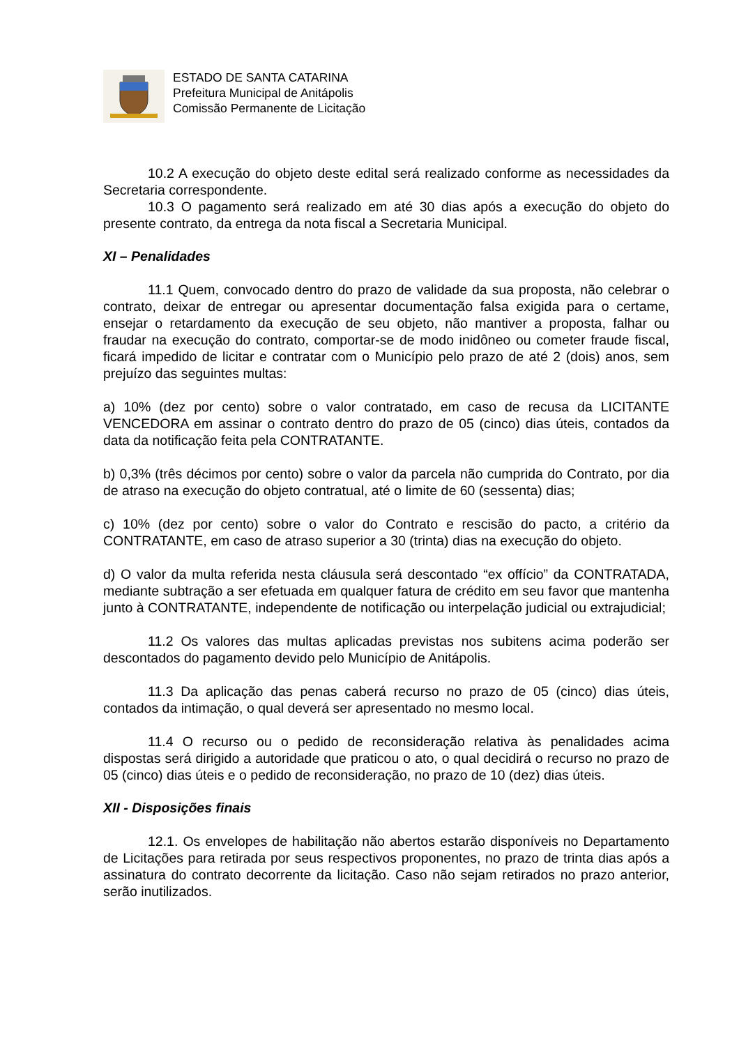ESTADO DE SANTA CATARINA
Prefeitura Municipal de Anitápolis
Comissão Permanente de Licitação
10.2 A execução do objeto deste edital será realizado conforme as necessidades da Secretaria correspondente.
10.3 O pagamento será realizado em até 30 dias após a execução do objeto do presente contrato, da entrega da nota fiscal a Secretaria Municipal.
XI – Penalidades
11.1 Quem, convocado dentro do prazo de validade da sua proposta, não celebrar o contrato, deixar de entregar ou apresentar documentação falsa exigida para o certame, ensejar o retardamento da execução de seu objeto, não mantiver a proposta, falhar ou fraudar na execução do contrato, comportar-se de modo inidôneo ou cometer fraude fiscal, ficará impedido de licitar e contratar com o Município pelo prazo de até 2 (dois) anos, sem prejuízo das seguintes multas:
a) 10% (dez por cento) sobre o valor contratado, em caso de recusa da LICITANTE VENCEDORA em assinar o contrato dentro do prazo de 05 (cinco) dias úteis, contados da data da notificação feita pela CONTRATANTE.
b) 0,3% (três décimos por cento) sobre o valor da parcela não cumprida do Contrato, por dia de atraso na execução do objeto contratual, até o limite de 60 (sessenta) dias;
c) 10% (dez por cento) sobre o valor do Contrato e rescisão do pacto, a critério da CONTRATANTE, em caso de atraso superior a 30 (trinta) dias na execução do objeto.
d) O valor da multa referida nesta cláusula será descontado “ex offício” da CONTRATADA, mediante subtração a ser efetuada em qualquer fatura de crédito em seu favor que mantenha junto à CONTRATANTE, independente de notificação ou interpelação judicial ou extrajudicial;
11.2 Os valores das multas aplicadas previstas nos subitens acima poderão ser descontados do pagamento devido pelo Município de Anitápolis.
11.3 Da aplicação das penas caberá recurso no prazo de 05 (cinco) dias úteis, contados da intimação, o qual deverá ser apresentado no mesmo local.
11.4 O recurso ou o pedido de reconsideração relativa às penalidades acima dispostas será dirigido a autoridade que praticou o ato, o qual decidirá o recurso no prazo de 05 (cinco) dias úteis e o pedido de reconsideração, no prazo de 10 (dez) dias úteis.
XII - Disposições finais
12.1. Os envelopes de habilitação não abertos estarão disponíveis no Departamento de Licitações para retirada por seus respectivos proponentes, no prazo de trinta dias após a assinatura do contrato decorrente da licitação. Caso não sejam retirados no prazo anterior, serão inutilizados.